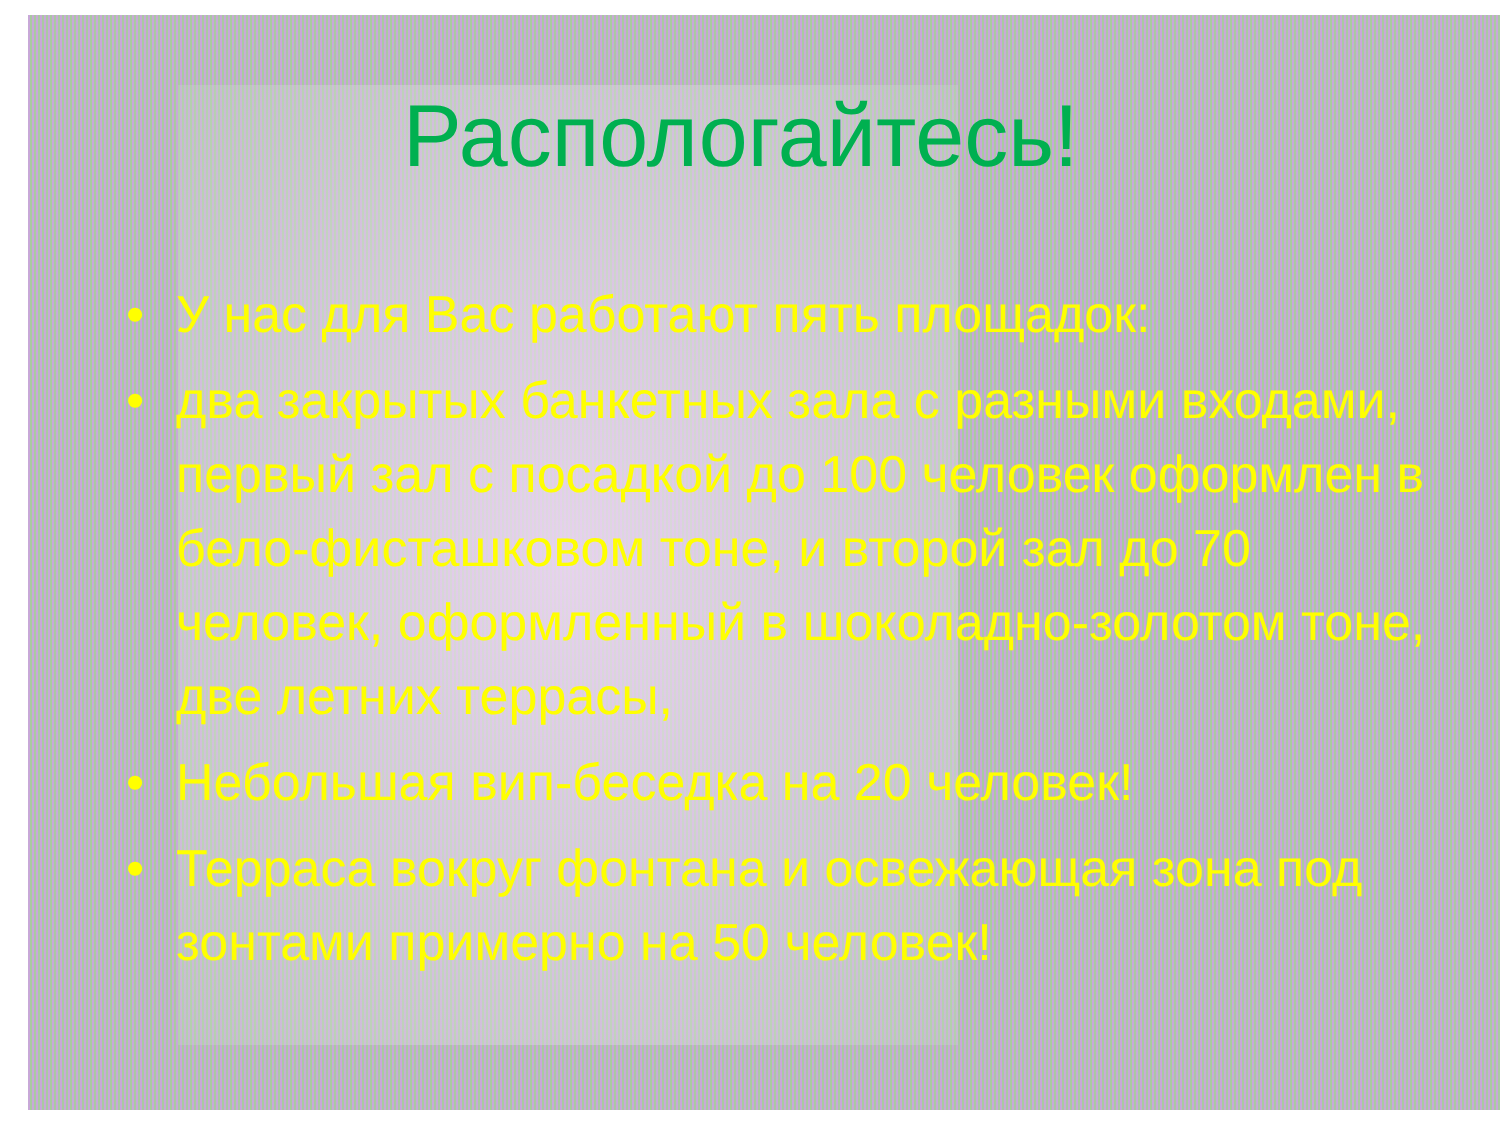Распологайтесь!
• У нас для Вас работают пять площадок:
• два закрытых банкетных зала с разными входами, первый зал с посадкой до 100 человек оформлен в бело-фисташковом тоне, и второй зал до 70 человек, оформленный в шоколадно-золотом тоне, две летних террасы,
• Небольшая вип-беседка на 20 человек!
• Терраса вокруг фонтана и освежающая зона под зонтами примерно на 50 человек!